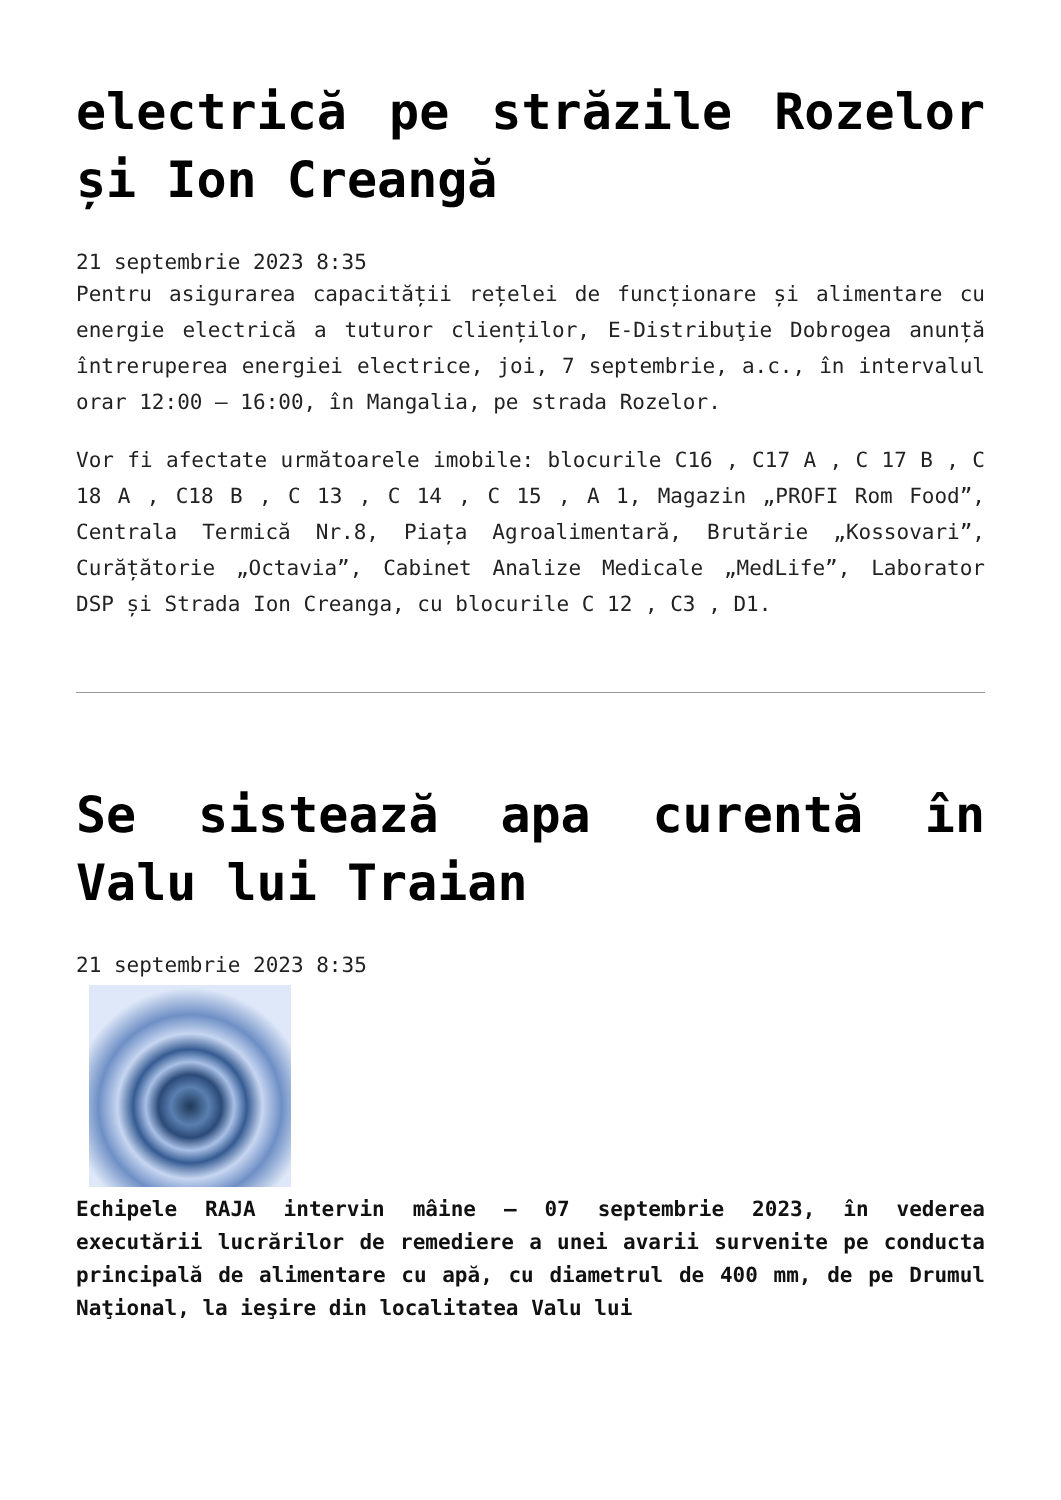electrică pe străzile Rozelor și Ion Creangă
21 septembrie 2023 8:35
Pentru asigurarea capacității rețelei de funcționare și alimentare cu energie electrică a tuturor clienților, E-Distribuţie Dobrogea anunță întreruperea energiei electrice, joi, 7 septembrie, a.c., în intervalul orar 12:00 – 16:00, în Mangalia, pe strada Rozelor.
Vor fi afectate următoarele imobile: blocurile C16 , C17 A , C 17 B , C 18 A , C18 B , C 13 , C 14 , C 15 , A 1, Magazin „PROFI Rom Food”, Centrala Termică Nr.8, Piața Agroalimentară, Brutărie „Kossovari”, Curățătorie „Octavia”, Cabinet Analize Medicale „MedLife”, Laborator DSP și Strada Ion Creanga, cu blocurile C 12 , C3 , D1.
Se sistează apa curentă în Valu lui Traian
21 septembrie 2023 8:35
Echipele RAJA intervin mâine – 07 septembrie 2023, în vederea executării lucrărilor de remediere a unei avarii survenite pe conducta principală de alimentare cu apă, cu diametrul de 400 mm, de pe Drumul Naţional, la ieşire din localitatea Valu lui